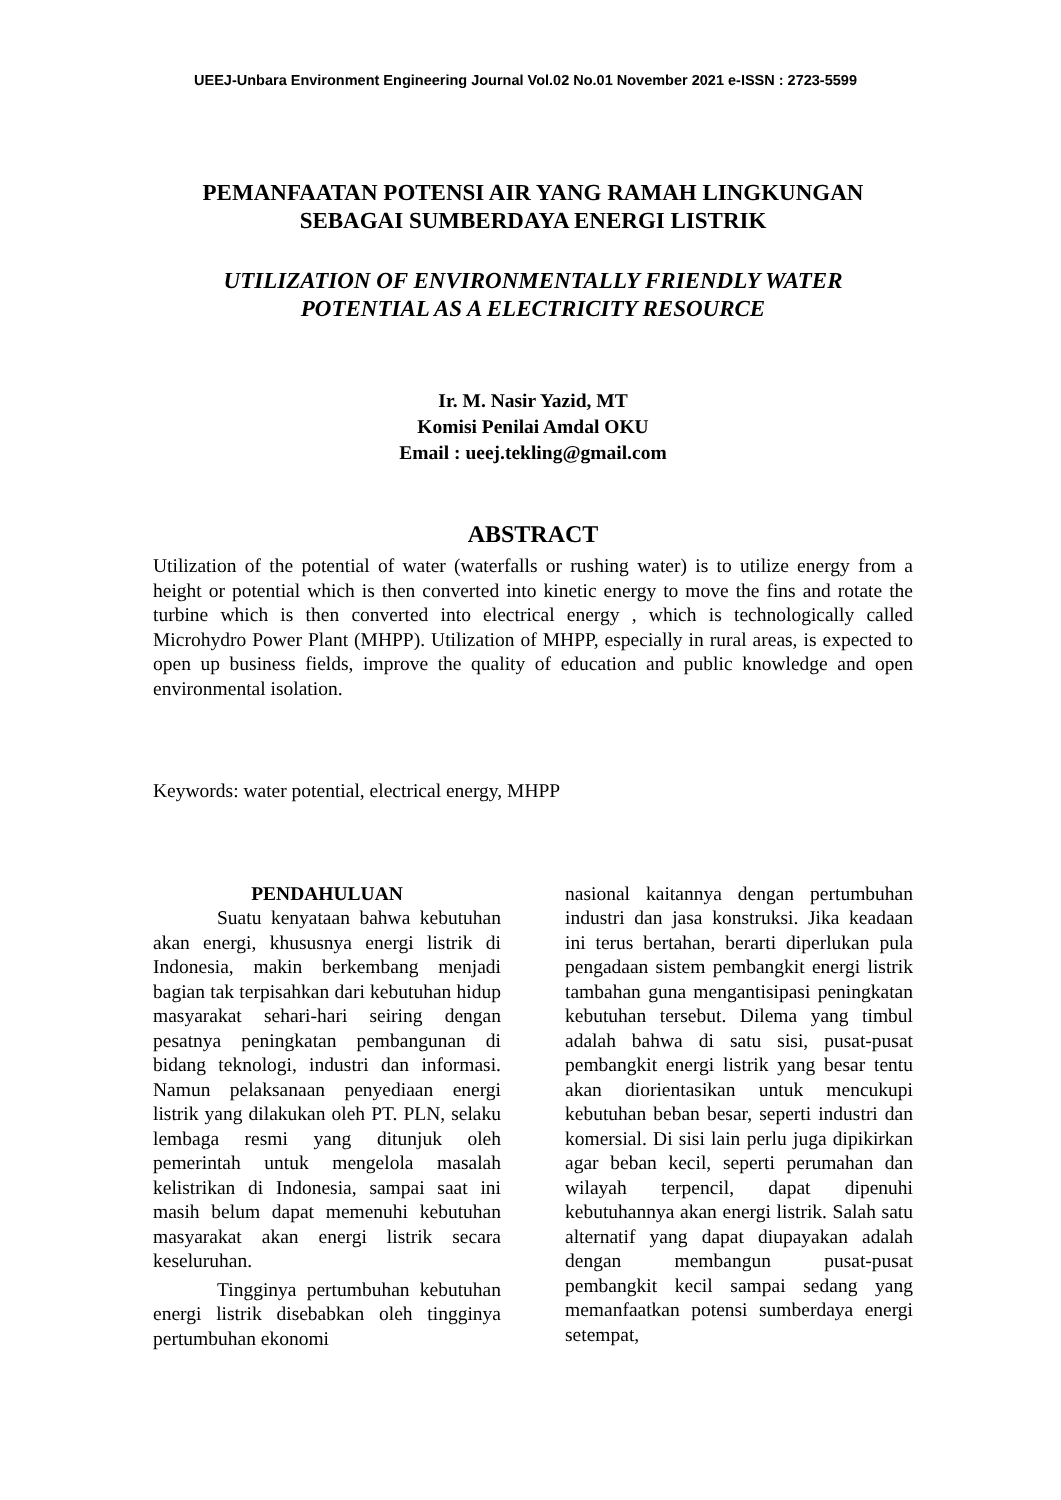UEEJ-Unbara Environment Engineering Journal Vol.02 No.01 November 2021 e-ISSN : 2723-5599
PEMANFAATAN POTENSI AIR YANG RAMAH LINGKUNGAN
SEBAGAI SUMBERDAYA ENERGI LISTRIK
UTILIZATION OF ENVIRONMENTALLY FRIENDLY WATER
POTENTIAL AS A ELECTRICITY RESOURCE
Ir. M. Nasir Yazid, MT
Komisi Penilai Amdal OKU
Email : ueej.tekling@gmail.com
ABSTRACT
Utilization of the potential of water (waterfalls or rushing water) is to utilize energy from a height or potential which is then converted into kinetic energy to move the fins and rotate the turbine which is then converted into electrical energy , which is technologically called Microhydro Power Plant (MHPP). Utilization of MHPP, especially in rural areas, is expected to open up business fields, improve the quality of education and public knowledge and open environmental isolation.
Keywords: water potential, electrical energy, MHPP
PENDAHULUAN
Suatu kenyataan bahwa kebutuhan akan energi, khususnya energi listrik di Indonesia, makin berkembang menjadi bagian tak terpisahkan dari kebutuhan hidup masyarakat sehari-hari seiring dengan pesatnya peningkatan pembangunan di bidang teknologi, industri dan informasi. Namun pelaksanaan penyediaan energi listrik yang dilakukan oleh PT. PLN, selaku lembaga resmi yang ditunjuk oleh pemerintah untuk mengelola masalah kelistrikan di Indonesia, sampai saat ini masih belum dapat memenuhi kebutuhan masyarakat akan energi listrik secara keseluruhan.
Tingginya pertumbuhan kebutuhan energi listrik disebabkan oleh tingginya pertumbuhan ekonomi
nasional kaitannya dengan pertumbuhan industri dan jasa konstruksi. Jika keadaan ini terus bertahan, berarti diperlukan pula pengadaan sistem pembangkit energi listrik tambahan guna mengantisipasi peningkatan kebutuhan tersebut. Dilema yang timbul adalah bahwa di satu sisi, pusat-pusat pembangkit energi listrik yang besar tentu akan diorientasikan untuk mencukupi kebutuhan beban besar, seperti industri dan komersial. Di sisi lain perlu juga dipikirkan agar beban kecil, seperti perumahan dan wilayah terpencil, dapat dipenuhi kebutuhannya akan energi listrik. Salah satu alternatif yang dapat diupayakan adalah dengan membangun pusat-pusat pembangkit kecil sampai sedang yang memanfaatkan potensi sumberdaya energi setempat,